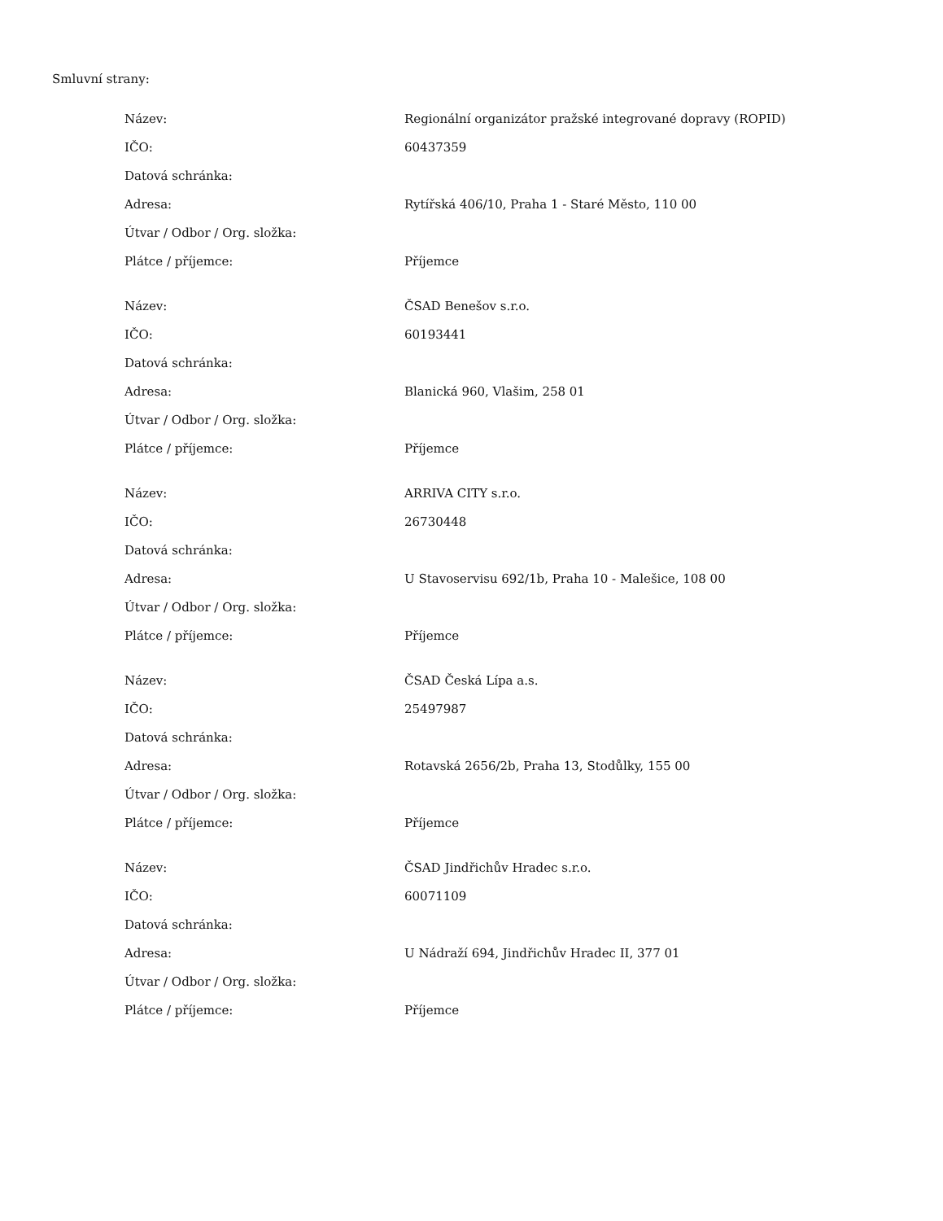Smluvní strany:
| Název: | Regionální organizátor pražské integrované dopravy (ROPID) |
| IČO: | 60437359 |
| Datová schránka: | |
| Adresa: | Rytířská 406/10, Praha 1 - Staré Město, 110 00 |
| Útvar / Odbor / Org. složka: | |
| Plátce / příjemce: | Příjemce |
| Název: | ČSAD Benešov s.r.o. |
| IČO: | 60193441 |
| Datová schránka: | |
| Adresa: | Blanická 960, Vlašim, 258 01 |
| Útvar / Odbor / Org. složka: | |
| Plátce / příjemce: | Příjemce |
| Název: | ARRIVA CITY s.r.o. |
| IČO: | 26730448 |
| Datová schránka: | |
| Adresa: | U Stavoservisu 692/1b, Praha 10 - Malešice, 108 00 |
| Útvar / Odbor / Org. složka: | |
| Plátce / příjemce: | Příjemce |
| Název: | ČSAD Česká Lípa a.s. |
| IČO: | 25497987 |
| Datová schránka: | |
| Adresa: | Rotavská 2656/2b, Praha 13, Stodůlky, 155 00 |
| Útvar / Odbor / Org. složka: | |
| Plátce / příjemce: | Příjemce |
| Název: | ČSAD Jindřichův Hradec s.r.o. |
| IČO: | 60071109 |
| Datová schránka: | |
| Adresa: | U Nádraží 694, Jindřichův Hradec II, 377 01 |
| Útvar / Odbor / Org. složka: | |
| Plátce / příjemce: | Příjemce |